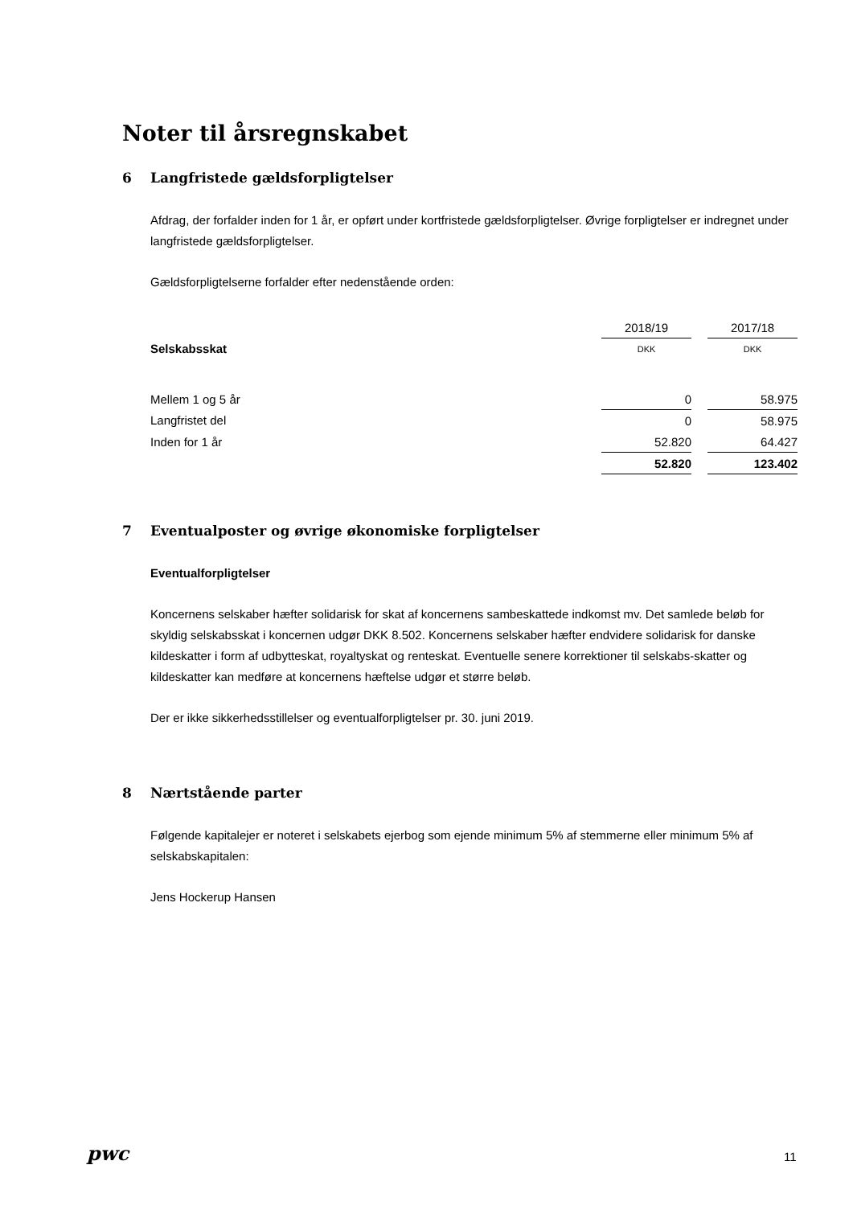Noter til årsregnskabet
6 Langfristede gældsforpligtelser
Afdrag, der forfalder inden for 1 år, er opført under kortfristede gældsforpligtelser. Øvrige forpligtelser er indregnet under langfristede gældsforpligtelser.
Gældsforpligtelserne forfalder efter nedenstående orden:
| | 2018/19 | | 2017/18 |
| Selskabsskat | DKK | | DKK |
| Mellem 1 og 5 år | 0 | | 58.975 |
| Langfristet del | 0 | | 58.975 |
| Inden for 1 år | 52.820 | | 64.427 |
| | 52.820 | | 123.402 |
7 Eventualposter og øvrige økonomiske forpligtelser
Eventualforpligtelser
Koncernens selskaber hæfter solidarisk for skat af koncernens sambeskattede indkomst mv. Det samlede beløb for skyldig selskabsskat i koncernen udgør DKK 8.502. Koncernens selskaber hæfter endvidere solidarisk for danske kildeskatter i form af udbytteskat, royaltyskat og renteskat. Eventuelle senere korrektioner til selskabs-skatter og kildeskatter kan medføre at koncernens hæftelse udgør et større beløb.
Der er ikke sikkerhedsstillelser og eventualforpligtelser pr. 30. juni 2019.
8 Nærtstående parter
Følgende kapitalejer er noteret i selskabets ejerbog som ejende minimum 5% af stemmerne eller minimum 5% af selskabskapitalen:
Jens Hockerup Hansen
pwc 11